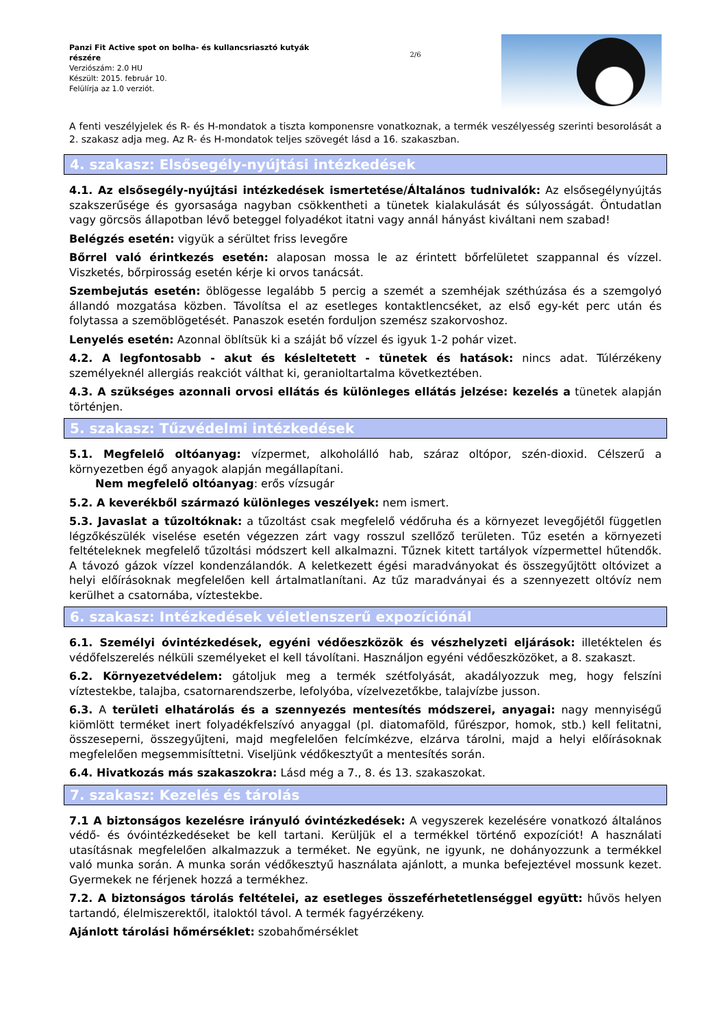Panzi Fit Active spot on bolha- és kullancsriasztó kutyák részére
Verziószám: 2.0 HU
Készült: 2015. február 10.
Felülírja az 1.0 verziót.
2/6
A fenti veszélyjelek és R- és H-mondatok a tiszta komponensre vonatkoznak, a termék veszélyesség szerinti besorolását a 2. szakasz adja meg. Az R- és H-mondatok teljes szövegét lásd a 16. szakaszban.
4. szakasz: Elsősegély-nyújtási intézkedések
4.1. Az elsősegély-nyújtási intézkedések ismertetése/Általános tudnivalók: Az elsősegélynyújtás szakszerűsége és gyorsasága nagyban csökkentheti a tünetek kialakulását és súlyosságát. Öntudatlan vagy görcsös állapotban lévő beteggel folyadékot itatni vagy annál hányást kiváltani nem szabad!
Belégzés esetén: vigyük a sérültet friss levegőre
Bőrrel való érintkezés esetén: alaposan mossa le az érintett bőrfelületet szappannal és vízzel. Viszketés, bőrpirosság esetén kérje ki orvos tanácsát.
Szembejutás esetén: öblögesse legalább 5 percig a szemét a szemhéjak széthúzása és a szemgolyó állandó mozgatása közben. Távolítsa el az esetleges kontaktlencséket, az első egy-két perc után és folytassa a szemöblögetését. Panaszok esetén forduljon szemész szakorvoshoz.
Lenyelés esetén: Azonnal öblítsük ki a száját bő vízzel és igyuk 1-2 pohár vizet.
4.2. A legfontosabb - akut és késleltetett - tünetek és hatások: nincs adat. Túlérzékeny személyeknél allergiás reakciót válthat ki, geranioltartalma következtében.
4.3. A szükséges azonnali orvosi ellátás és különleges ellátás jelzése: kezelés a tünetek alapján történjen.
5. szakasz: Tűzvédelmi intézkedések
5.1. Megfelelő oltóanyag: vízpermet, alkoholálló hab, száraz oltópor, szén-dioxid. Célszerű a környezetben égő anyagok alapján megállapítani.
Nem megfelelő oltóanyag: erős vízsugár
5.2. A keverékből származó különleges veszélyek: nem ismert.
5.3. Javaslat a tűzoltóknak: a tűzoltást csak megfelelő védőruha és a környezet levegőjétől független légzőkészülék viselése esetén végezzen zárt vagy rosszul szellőző területen. Tűz esetén a környezeti feltételeknek megfelelő tűzoltási módszert kell alkalmazni. Tűznek kitett tartályok vízpermettel hűtendők. A távozó gázok vízzel kondenzálandók. A keletkezett égési maradványokat és összegyűjtött oltóvizet a helyi előírásoknak megfelelően kell ártalmatlanítani. Az tűz maradványai és a szennyezett oltóvíz nem kerülhet a csatornába, víztestekbe.
6. szakasz: Intézkedések véletlenszerű expozíciónál
6.1. Személyi óvintézkedések, egyéni védőeszközök és vészhelyzeti eljárások: illetéktelen és védőfelszerelés nélküli személyeket el kell távolítani. Használjon egyéni védőeszközöket, a 8. szakaszt.
6.2. Környezetvédelem: gátoljuk meg a termék szétfolyását, akadályozzuk meg, hogy felszíni víztestekbe, talajba, csatornarendszerbe, lefolyóba, vízelvezetőkbe, talajvízbe jusson.
6.3. A területi elhatárolás és a szennyezés mentesítés módszerei, anyagai: nagy mennyiségű kiömlött terméket inert folyadékfelszívó anyaggal (pl. diatomaföld, fűrészpor, homok, stb.) kell felitatni, összeseperni, összegyűjteni, majd megfelelően felcímkézve, elzárva tárolni, majd a helyi előírásoknak megfelelően megsemmisíttetni. Viseljünk védőkesztyűt a mentesítés során.
6.4. Hivatkozás más szakaszokra: Lásd még a 7., 8. és 13. szakaszokat.
7. szakasz: Kezelés és tárolás
7.1 A biztonságos kezelésre irányuló óvintézkedések: A vegyszerek kezelésére vonatkozó általános védő- és óvóintézkedéseket be kell tartani. Kerüljük el a termékkel történő expozíciót! A használati utasításnak megfelelően alkalmazzuk a terméket. Ne együnk, ne igyunk, ne dohányozzunk a termékkel való munka során. A munka során védőkesztyű használata ajánlott, a munka befejeztével mossunk kezet. Gyermekek ne férjenek hozzá a termékhez.
7.2. A biztonságos tárolás feltételei, az esetleges összeférhetetlenséggel együtt: hűvös helyen tartandó, élelmiszerektől, italoktól távol. A termék fagyérzékeny.
Ajánlott tárolási hőmérséklet: szobahőmérséklet